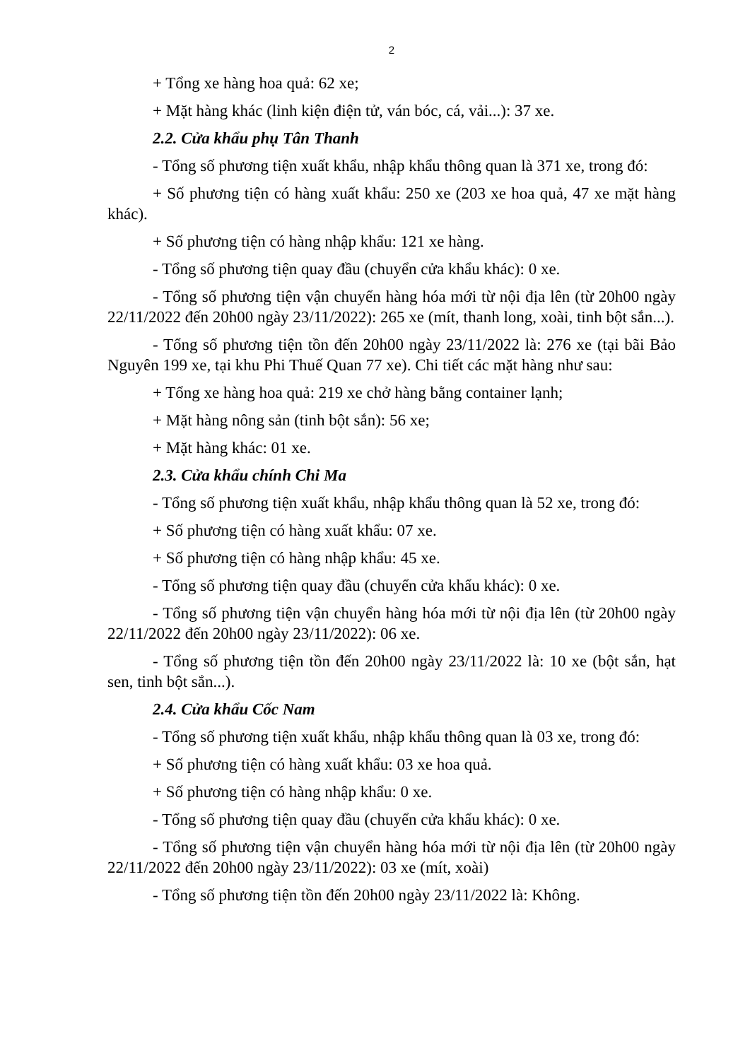2
+ Tổng xe hàng hoa quả: 62 xe;
+ Mặt hàng khác (linh kiện điện tử, ván bóc, cá, vải...): 37 xe.
2.2. Cửa khẩu phụ Tân Thanh
- Tổng số phương tiện xuất khẩu, nhập khẩu thông quan là 371 xe, trong đó:
+ Số phương tiện có hàng xuất khẩu: 250 xe (203 xe hoa quả, 47 xe mặt hàng khác).
+ Số phương tiện có hàng nhập khẩu: 121 xe hàng.
- Tổng số phương tiện quay đầu (chuyển cửa khẩu khác): 0 xe.
- Tổng số phương tiện vận chuyển hàng hóa mới từ nội địa lên (từ 20h00 ngày 22/11/2022 đến 20h00 ngày 23/11/2022): 265 xe (mít, thanh long, xoài, tinh bột sắn...).
- Tổng số phương tiện tồn đến 20h00 ngày 23/11/2022 là: 276 xe (tại bãi Bảo Nguyên 199 xe, tại khu Phi Thuế Quan 77 xe). Chi tiết các mặt hàng như sau:
+ Tổng xe hàng hoa quả: 219 xe chở hàng bằng container lạnh;
+ Mặt hàng nông sản (tinh bột sắn): 56 xe;
+ Mặt hàng khác: 01 xe.
2.3. Cửa khẩu chính Chi Ma
- Tổng số phương tiện xuất khẩu, nhập khẩu thông quan là 52 xe, trong đó:
+ Số phương tiện có hàng xuất khẩu: 07 xe.
+ Số phương tiện có hàng nhập khẩu: 45 xe.
- Tổng số phương tiện quay đầu (chuyển cửa khẩu khác): 0 xe.
- Tổng số phương tiện vận chuyển hàng hóa mới từ nội địa lên (từ 20h00 ngày 22/11/2022 đến 20h00 ngày 23/11/2022): 06 xe.
- Tổng số phương tiện tồn đến 20h00 ngày 23/11/2022 là: 10 xe (bột sắn, hạt sen, tinh bột sắn...).
2.4. Cửa khẩu Cốc Nam
- Tổng số phương tiện xuất khẩu, nhập khẩu thông quan là 03 xe, trong đó:
+ Số phương tiện có hàng xuất khẩu: 03 xe hoa quả.
+ Số phương tiện có hàng nhập khẩu: 0 xe.
- Tổng số phương tiện quay đầu (chuyển cửa khẩu khác): 0 xe.
- Tổng số phương tiện vận chuyển hàng hóa mới từ nội địa lên (từ 20h00 ngày 22/11/2022 đến 20h00 ngày 23/11/2022): 03 xe (mít, xoài)
- Tổng số phương tiện tồn đến 20h00 ngày 23/11/2022 là: Không.